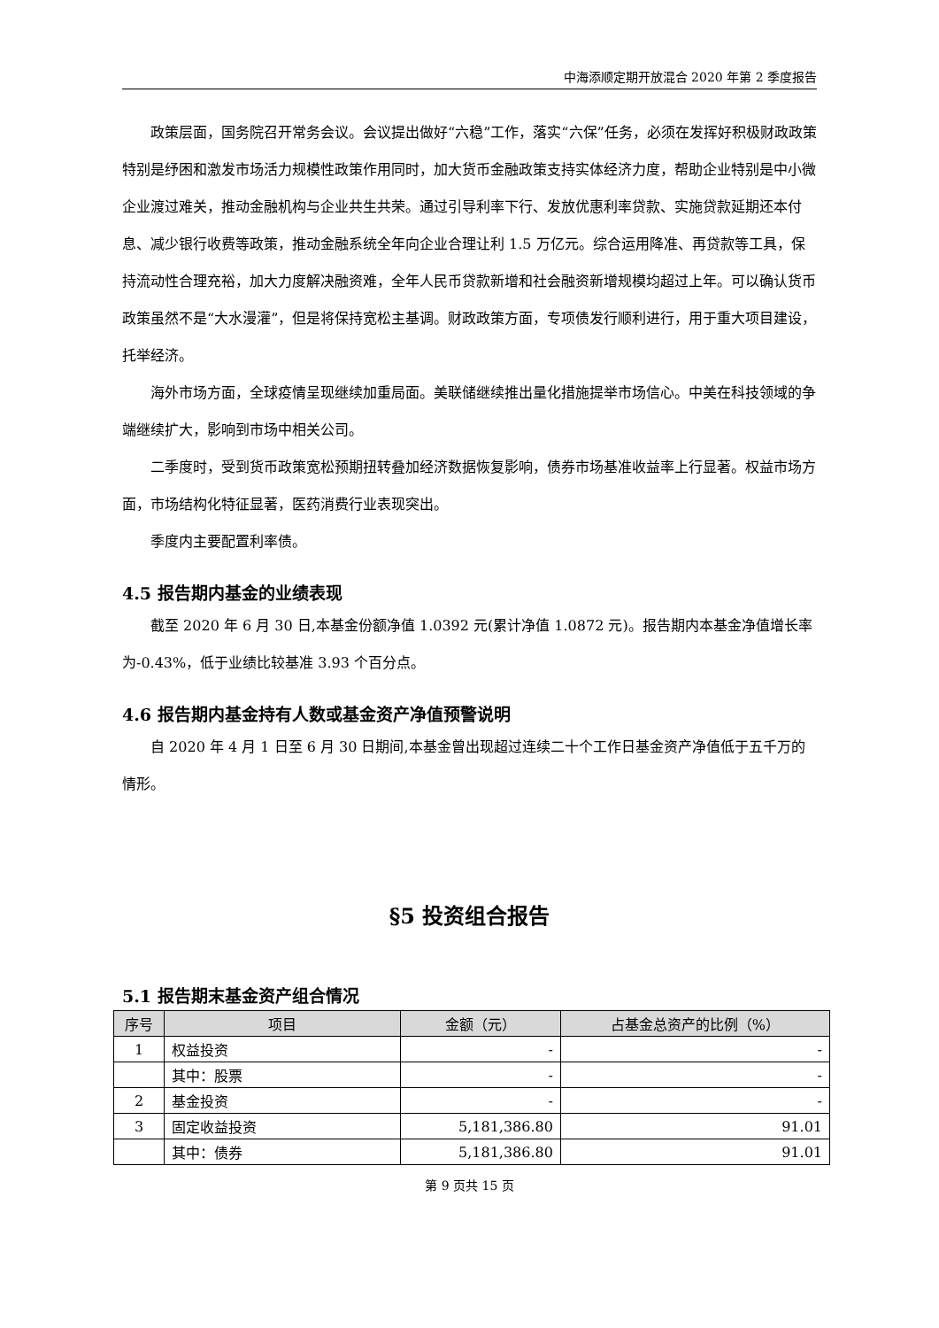中海添顺定期开放混合 2020 年第 2 季度报告
政策层面，国务院召开常务会议。会议提出做好“六稳”工作，落实“六保”任务，必须在发挥好积极财政政策特别是纾困和激发市场活力规模性政策作用同时，加大货币金融政策支持实体经济力度，帮助企业特别是中小微企业渡过难关，推动金融机构与企业共生共荣。通过引导利率下行、发放优惠利率贷款、实施贷款延期还本付息、减少银行收费等政策，推动金融系统全年向企业合理让利 1.5 万亿元。综合运用降准、再贷款等工具，保持流动性合理充裕，加大力度解决融资难，全年人民币贷款新增和社会融资新增规模均超过上年。可以确认货币政策虽然不是“大水漫灌”，但是将保持宽松主基调。财政政策方面，专项债发行顺利进行，用于重大项目建设，托举经济。
海外市场方面，全球疫情呈现继续加重局面。美联储继续推出量化措施提举市场信心。中美在科技领域的争端继续扩大，影响到市场中相关公司。
二季度时，受到货币政策宽松预期扭转叠加经济数据恢复影响，债券市场基准收益率上行显著。权益市场方面，市场结构化特征显著，医药消费行业表现突出。
季度内主要配置利率债。
4.5 报告期内基金的业绩表现
截至 2020 年 6 月 30 日,本基金份额净值 1.0392 元(累计净值 1.0872 元)。报告期内本基金净值增长率为-0.43%，低于业绩比较基准 3.93 个百分点。
4.6 报告期内基金持有人数或基金资产净值预警说明
自 2020 年 4 月 1 日至 6 月 30 日期间,本基金曾出现超过连续二十个工作日基金资产净值低于五千万的情形。
§5 投资组合报告
5.1 报告期末基金资产组合情况
| 序号 | 项目 | 金额（元） | 占基金总资产的比例（%） |
| --- | --- | --- | --- |
| 1 | 权益投资 | - | - |
| | 其中：股票 | - | - |
| 2 | 基金投资 | - | - |
| 3 | 固定收益投资 | 5,181,386.80 | 91.01 |
| | 其中：债券 | 5,181,386.80 | 91.01 |
第 9 页共 15 页